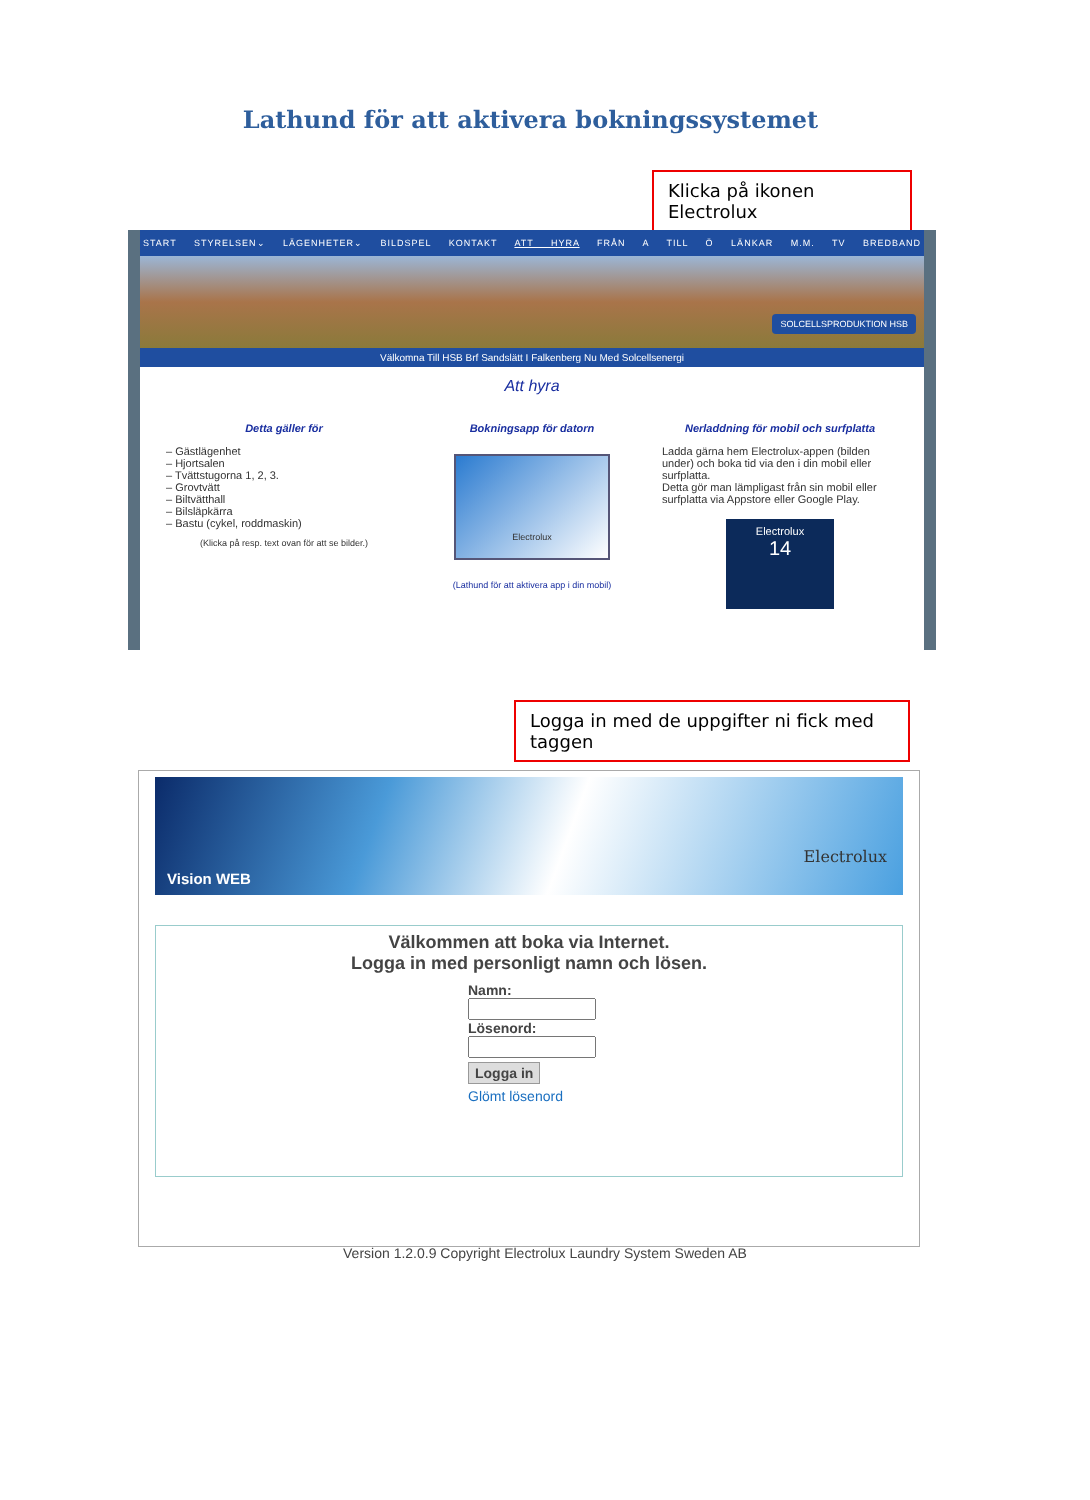Lathund för att aktivera bokningssystemet
Klicka på ikonen Electrolux
START STYRELSEN⌄ LÄGENHETER⌄ BILDSPEL KONTAKT ATT HYRA FRÅN A TILL Ö LÄNKAR M.M. TV BREDBAND
SOLCELLSPRODUKTION HSB
Välkomna Till HSB Brf Sandslätt I Falkenberg Nu Med Solcellsenergi
Att hyra
Detta gäller för
– Gästlägenhet
– Hjortsalen
– Tvättstugorna 1, 2, 3.
– Grovtvätt
– Biltvätthall
– Bilsläpkärra
– Bastu (cykel, roddmaskin)
(Klicka på resp. text ovan för att se bilder.)
Bokningsapp för datorn
Electrolux
(Lathund för att aktivera app i din mobil)
Nerladdning för mobil och surfplatta
Ladda gärna hem Electrolux-appen (bilden under) och boka tid via den i din mobil eller surfplatta.
Detta gör man lämpligast från sin mobil eller surfplatta via Appstore eller Google Play.
Electrolux
14
Logga in med de uppgifter ni fick med taggen
Vision WEB
Electrolux
Välkommen att boka via Internet.
Logga in med personligt namn och lösen.
Namn:
Lösenord:
Logga in
Glömt lösenord
Version 1.2.0.9 Copyright Electrolux Laundry System Sweden AB